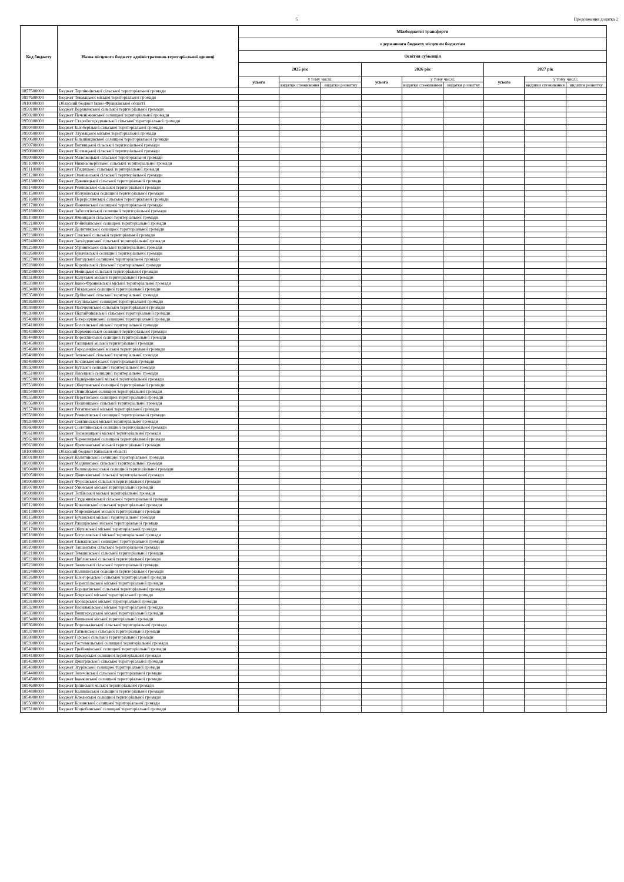5 Продовження додатка 2
| Код бюджету | Назва місцевого бюджету адміністративно-територіальної одиниці | Міжбюджетні трансферти | | | | | | | | |
| --- | --- | --- | --- | --- | --- | --- | --- | --- | --- | --- |
| | | з державного бюджету місцевим бюджетам | | | | | | | | |
| | | Освітня субвенція | | | | | | | | |
| | | 2025 рік | | | 2026 рік | | | 2027 рік | | |
| | | усього | у тому числі: | | усього | у тому числі: | | усього | у тому числі: | |
| | | | видатки споживання | видатки розвитку | | видатки споживання | видатки розвитку | | видатки споживання | видатки розвитку |
| 0857500000 | Бюджет Терпіннівської сільської територіальної громади | | | | | | | | | |
| 0857600000 | Бюджет Токмацької міської територіальної громади | | | | | | | | | |
| 0910000000 | Обласний бюджет Івано-Франківської області | | | | | | | | | |
| 0950100000 | Бюджет Верхнянської сільської територіальної громади | | | | | | | | | |
| 0950200000 | Бюджет Печеніжинської селищної територіальної громади | | | | | | | | | |
| 0950300000 | Бюджет Старобогородчанської сільської територіальної громади | | | | | | | | | |
| 0950400000 | Бюджет Білоберізької сільської територіальної громади | | | | | | | | | |
| 0950500000 | Бюджет Тлумацької міської територіальної громади | | | | | | | | | |
| 0950600000 | Бюджет Більшівцівської селищної територіальної громади | | | | | | | | | |
| 0950700000 | Бюджет Витвицької сільської територіальної громади | | | | | | | | | |
| 0950800000 | Бюджет Космацької сільської територіальної громади | | | | | | | | | |
| 0950900000 | Бюджет Матеївецької сільської територіальної громади | | | | | | | | | |
| 0951000000 | Бюджет Нижньовербізької сільської територіальної громади | | | | | | | | | |
| 0951100000 | Бюджет П’ядицької сільської територіальної громади | | | | | | | | | |
| 0951200000 | Бюджет Олешанської сільської територіальної громади | | | | | | | | | |
| 0951300000 | Бюджет Дзвиняцької сільської територіальної громади | | | | | | | | | |
| 0951400000 | Бюджет Рожнівської сільської територіальної громади | | | | | | | | | |
| 0951500000 | Бюджет Яблунівської селищної територіальної громади | | | | | | | | | |
| 0951600000 | Бюджет Переріслянської сільської територіальної громади | | | | | | | | | |
| 0951700000 | Бюджет Ланчинської селищної територіальної громади | | | | | | | | | |
| 0951800000 | Бюджет Заболотівської селищної територіальної громади | | | | | | | | | |
| 0951900000 | Бюджет Ямницької сільської територіальної громади | | | | | | | | | |
| 0952100000 | Бюджет Войнилівської селищної територіальної громади | | | | | | | | | |
| 0952200000 | Бюджет Делятинської селищної територіальної громади | | | | | | | | | |
| 0952300000 | Бюджет Спаської сільської територіальної громади | | | | | | | | | |
| 0952400000 | Бюджет Загвіздянської сільської територіальної громади | | | | | | | | | |
| 0952500000 | Бюджет Угринівської сільської територіальної громади | | | | | | | | | |
| 0952600000 | Бюджет Букачівської селищної територіальної громади | | | | | | | | | |
| 0952700000 | Бюджет Вигодської селищної територіальної громади | | | | | | | | | |
| 0952800000 | Бюджет Коршівської сільської територіальної громади | | | | | | | | | |
| 0952900000 | Бюджет Новицької сільської територіальної громади | | | | | | | | | |
| 0953100000 | Бюджет Калуської міської територіальної громади | | | | | | | | | |
| 0953300000 | Бюджет Івано-Франківської міської територіальної громади | | | | | | | | | |
| 0953400000 | Бюджет Гвіздецької селищної територіальної громади | | | | | | | | | |
| 0953500000 | Бюджет Дубівської сільської територіальної громади | | | | | | | | | |
| 0953600000 | Бюджет Єзупільської селищної територіальної громади | | | | | | | | | |
| 0953800000 | Бюджет Пасічнянської сільської територіальної громади | | | | | | | | | |
| 0953900000 | Бюджет Підгайчиківської сільської територіальної громади | | | | | | | | | |
| 0954000000 | Бюджет Богородчанської селищної територіальної громади | | | | | | | | | |
| 0954100000 | Бюджет Болехівської міської територіальної громади | | | | | | | | | |
| 0954300000 | Бюджет Верховинської селищної територіальної громади | | | | | | | | | |
| 0954400000 | Бюджет Ворохтянської селищної територіальної громади | | | | | | | | | |
| 0954500000 | Бюджет Галицької міської територіальної громади | | | | | | | | | |
| 0954600000 | Бюджет Городенківської міської територіальної громади | | | | | | | | | |
| 0954800000 | Бюджет Зеленської сільської територіальної громади | | | | | | | | | |
| 0954900000 | Бюджет Косівської міської територіальної громади | | | | | | | | | |
| 0955000000 | Бюджет Кутської селищної територіальної громади | | | | | | | | | |
| 0955100000 | Бюджет Лисецької селищної територіальної громади | | | | | | | | | |
| 0955200000 | Бюджет Надвірнянської міської територіальної громади | | | | | | | | | |
| 0955300000 | Бюджет Обертинської селищної територіальної громади | | | | | | | | | |
| 0955400000 | Бюджет Отинійської селищної територіальної громади | | | | | | | | | |
| 0955500000 | Бюджет Перегінської селищної територіальної громади | | | | | | | | | |
| 0955600000 | Бюджет Поляницької сільської територіальної громади | | | | | | | | | |
| 0955700000 | Бюджет Рогатинської міської територіальної громади | | | | | | | | | |
| 0955800000 | Бюджет Рожнятівської селищної територіальної громади | | | | | | | | | |
| 0955900000 | Бюджет Снятинської міської територіальної громади | | | | | | | | | |
| 0956000000 | Бюджет Солотвинської селищної територіальної громади | | | | | | | | | |
| 0956100000 | Бюджет Тисменицької міської територіальної громади | | | | | | | | | |
| 0956200000 | Бюджет Чернелицької селищної територіальної громади | | | | | | | | | |
| 0956300000 | Бюджет Яремчанської міської територіальної громади | | | | | | | | | |
| 1010000000 | Обласний бюджет Київської області | | | | | | | | | |
| 1050100000 | Бюджет Калитянської селищної територіальної громади | | | | | | | | | |
| 1050300000 | Бюджет Медвинської сільської територіальної громади | | | | | | | | | |
| 1050400000 | Бюджет Великодимерської селищної територіальної громади | | | | | | | | | |
| 1050500000 | Бюджет Дівичківської сільської територіальної громади | | | | | | | | | |
| 1050600000 | Бюджет Фурсівської сільської територіальної громади | | | | | | | | | |
| 1050700000 | Бюджет Узинської міської територіальної громади | | | | | | | | | |
| 1050800000 | Бюджет Тетіївської міської територіальної громади | | | | | | | | | |
| 1050900000 | Бюджет Студениківської сільської територіальної громади | | | | | | | | | |
| 1051200000 | Бюджет Ковалівської сільської територіальної громади | | | | | | | | | |
| 1051300000 | Бюджет Миронівської міської територіальної громади | | | | | | | | | |
| 1051500000 | Бюджет Бучанської міської територіальної громади | | | | | | | | | |
| 1051600000 | Бюджет Ржищівської міської територіальної громади | | | | | | | | | |
| 1051700000 | Бюджет Обухівської міської територіальної громади | | | | | | | | | |
| 1051800000 | Бюджет Богуславської міської територіальної громади | | | | | | | | | |
| 1051900000 | Бюджет Глевахівської селищної територіальної громади | | | | | | | | | |
| 1052000000 | Бюджет Ташанської сільської територіальної громади | | | | | | | | | |
| 1052100000 | Бюджет Томашівської сільської територіальної громади | | | | | | | | | |
| 1052200000 | Бюджет Циблівської сільської територіальної громади | | | | | | | | | |
| 1052300000 | Бюджет Зазимської сільської територіальної громади | | | | | | | | | |
| 1052400000 | Бюджет Калинівської селищної територіальної громади | | | | | | | | | |
| 1052600000 | Бюджет Білогородської сільської територіальної громади | | | | | | | | | |
| 1052800000 | Бюджет Бориспільської міської територіальної громади | | | | | | | | | |
| 1052900000 | Бюджет Борщагівської сільської територіальної громади | | | | | | | | | |
| 1053000000 | Бюджет Боярської міської територіальної громади | | | | | | | | | |
| 1053100000 | Бюджет Броварської міської територіальної громади | | | | | | | | | |
| 1053200000 | Бюджет Васильківської міської територіальної громади | | | | | | | | | |
| 1053300000 | Бюджет Вишгородської міської територіальної громади | | | | | | | | | |
| 1053400000 | Бюджет Вишневої міської територіальної громади | | | | | | | | | |
| 1053600000 | Бюджет Вороньківської сільської територіальної громади | | | | | | | | | |
| 1053700000 | Бюджет Гатненської сільської територіальної громади | | | | | | | | | |
| 1053800000 | Бюджет Гірської сільської територіальної громади | | | | | | | | | |
| 1053900000 | Бюджет Гостомельської селищної територіальної громади | | | | | | | | | |
| 1054000000 | Бюджет Гребінківської селищної територіальної громади | | | | | | | | | |
| 1054100000 | Бюджет Димерської селищної територіальної громади | | | | | | | | | |
| 1054200000 | Бюджет Дмитрівської сільської територіальної громади | | | | | | | | | |
| 1054300000 | Бюджет Згурівської селищної територіальної громади | | | | | | | | | |
| 1054400000 | Бюджет Золочівської сільської територіальної громади | | | | | | | | | |
| 1054500000 | Бюджет Іванківської селищної територіальної громади | | | | | | | | | |
| 1054600000 | Бюджет Ірпінської міської територіальної громади | | | | | | | | | |
| 1054800000 | Бюджет Калинівської селищної територіальної громади | | | | | | | | | |
| 1054900000 | Бюджет Кожанської селищної територіальної громади | | | | | | | | | |
| 1055000000 | Бюджет Козинської селищної територіальної громади | | | | | | | | | |
| 1055100000 | Бюджет Коцюбинської селищної територіальної громади | | | | | | | | | |